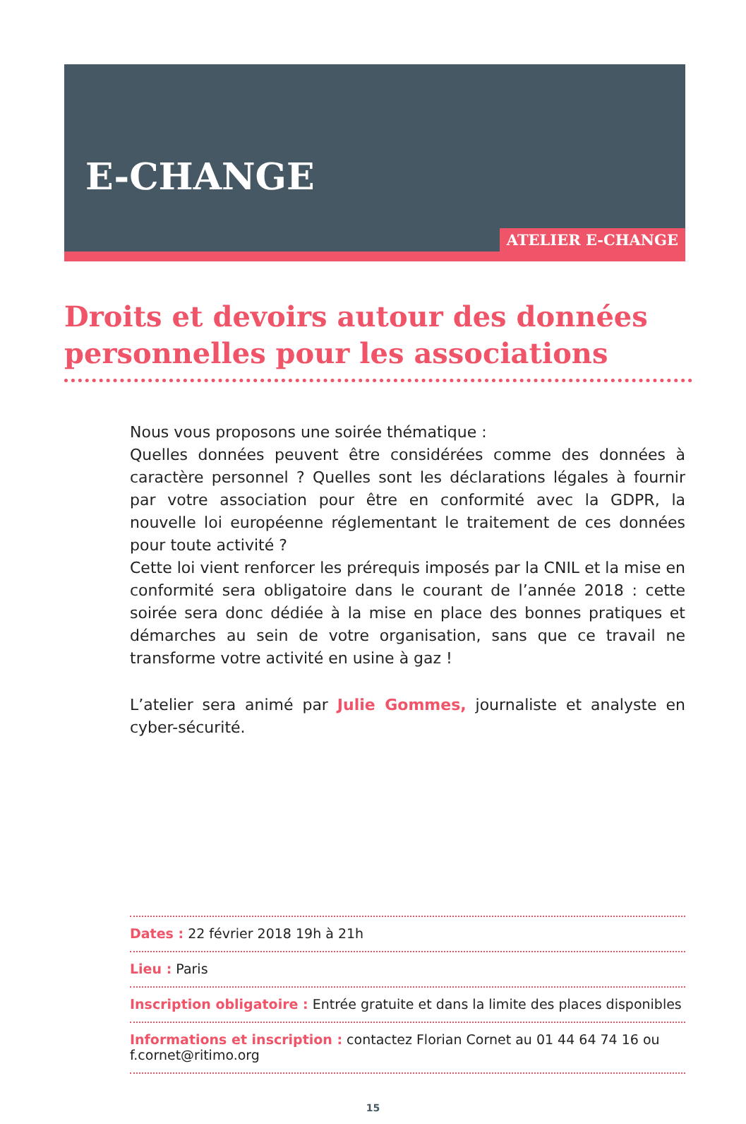E-CHANGE
ATELIER E-CHANGE
Droits et devoirs autour des données personnelles pour les associations
Nous vous proposons une soirée thématique :
Quelles données peuvent être considérées comme des données à caractère personnel ? Quelles sont les déclarations légales à fournir par votre association pour être en conformité avec la GDPR, la nouvelle loi européenne réglementant le traitement de ces données pour toute activité ?
Cette loi vient renforcer les prérequis imposés par la CNIL et la mise en conformité sera obligatoire dans le courant de l’année 2018 : cette soirée sera donc dédiée à la mise en place des bonnes pratiques et démarches au sein de votre organisation, sans que ce travail ne transforme votre activité en usine à gaz !
L’atelier sera animé par Julie Gommes, journaliste et analyste en cyber-sécurité.
Dates : 22 février 2018 19h à 21h
Lieu : Paris
Inscription obligatoire : Entrée gratuite et dans la limite des places disponibles
Informations et inscription : contactez Florian Cornet au 01 44 64 74 16 ou f.cornet@ritimo.org
15